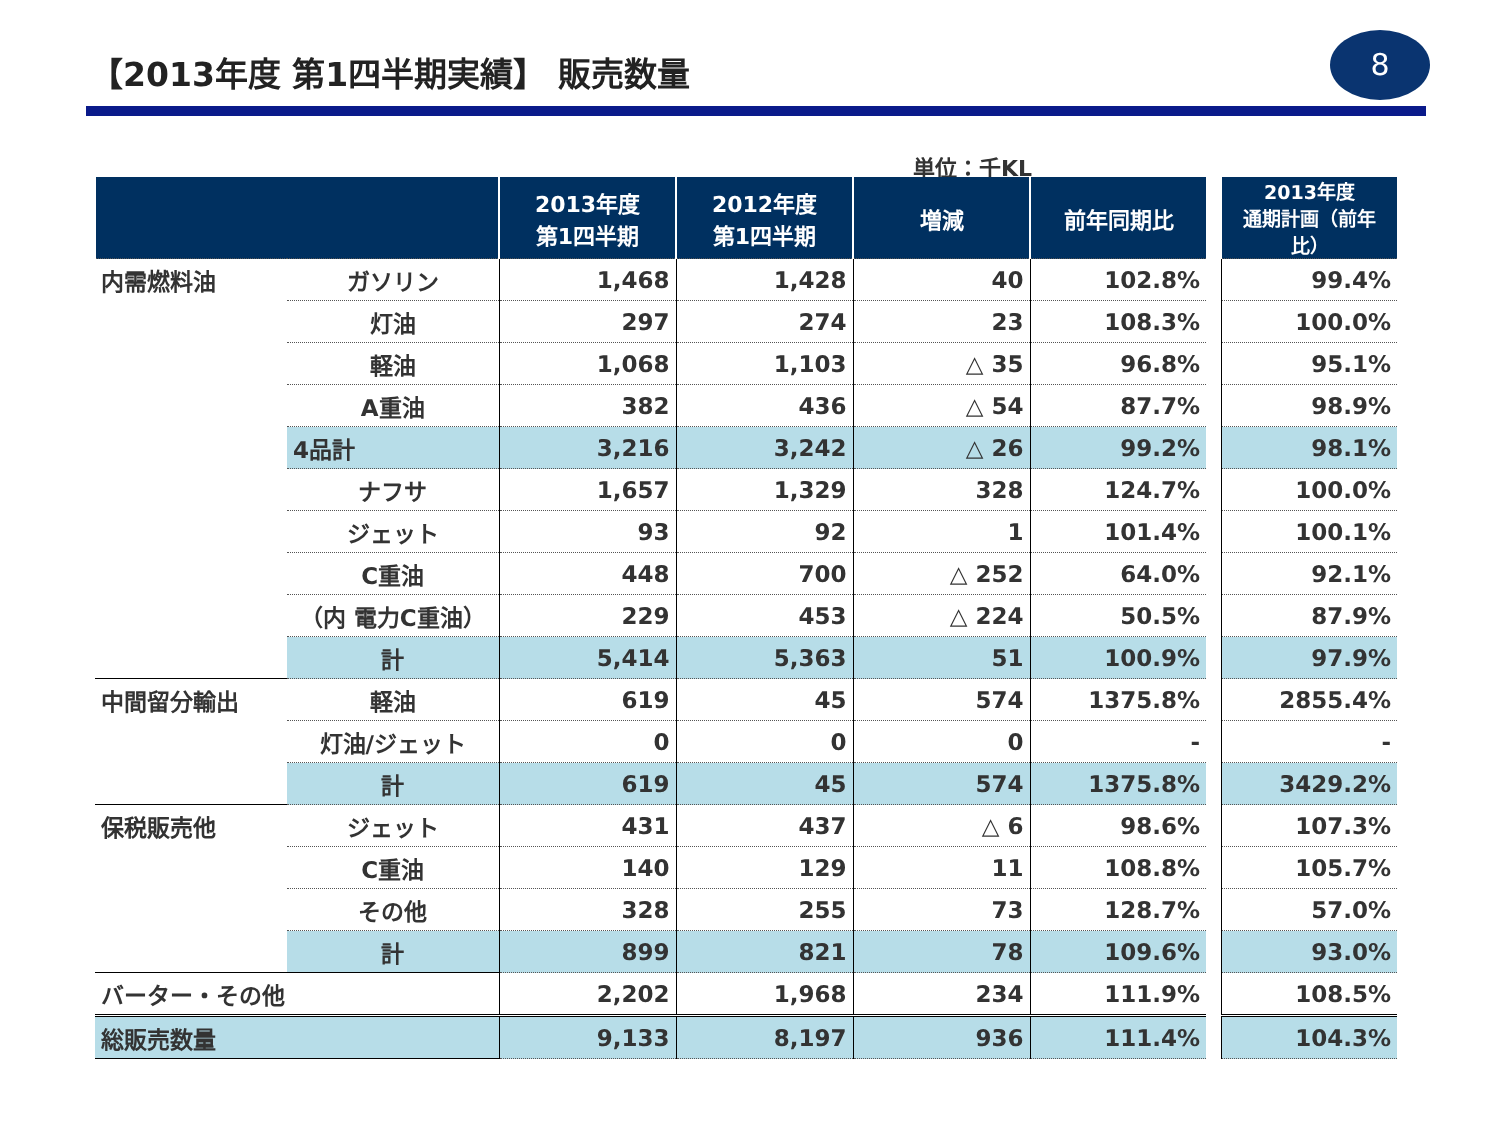【2013年度 第1四半期実績】 販売数量
8
単位：千KL
| | | 2013年度 第1四半期 | 2012年度 第1四半期 | 増減 | 前年同期比 | | 2013年度 通期計画（前年比） |
| 内需燃料油 | ガソリン | 1,468 | 1,428 | 40 | 102.8% | | 99.4% |
| | 灯油 | 297 | 274 | 23 | 108.3% | | 100.0% |
| | 軽油 | 1,068 | 1,103 | △ 35 | 96.8% | | 95.1% |
| | A重油 | 382 | 436 | △ 54 | 87.7% | | 98.9% |
| | 4品計 | 3,216 | 3,242 | △ 26 | 99.2% | | 98.1% |
| | ナフサ | 1,657 | 1,329 | 328 | 124.7% | | 100.0% |
| | ジェット | 93 | 92 | 1 | 101.4% | | 100.1% |
| | C重油 | 448 | 700 | △ 252 | 64.0% | | 92.1% |
| | （内 電力C重油） | 229 | 453 | △ 224 | 50.5% | | 87.9% |
| | 計 | 5,414 | 5,363 | 51 | 100.9% | | 97.9% |
| 中間留分輸出 | 軽油 | 619 | 45 | 574 | 1375.8% | | 2855.4% |
| | 灯油/ジェット | 0 | 0 | 0 | - | | - |
| | 計 | 619 | 45 | 574 | 1375.8% | | 3429.2% |
| 保税販売他 | ジェット | 431 | 437 | △ 6 | 98.6% | | 107.3% |
| | C重油 | 140 | 129 | 11 | 108.8% | | 105.7% |
| | その他 | 328 | 255 | 73 | 128.7% | | 57.0% |
| | 計 | 899 | 821 | 78 | 109.6% | | 93.0% |
| バーター・その他 | | 2,202 | 1,968 | 234 | 111.9% | | 108.5% |
| 総販売数量 | | 9,133 | 8,197 | 936 | 111.4% | | 104.3% |